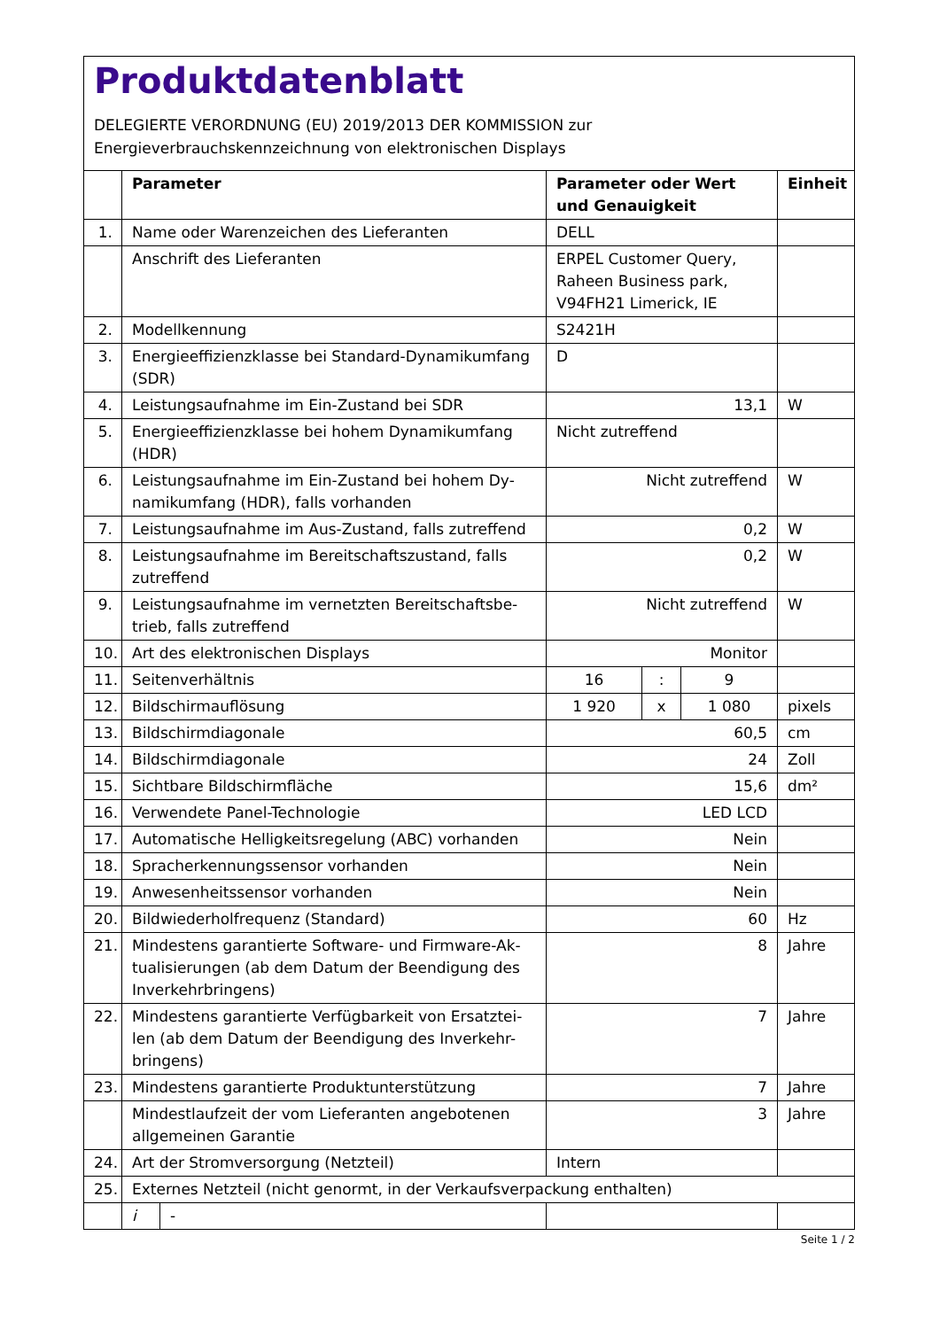Produktdatenblatt
DELEGIERTE VERORDNUNG (EU) 2019/2013 DER KOMMISSION zur
Energieverbrauchskennzeichnung von elektronischen Displays
| | Parameter | | Parameter oder Wert und Genauigkeit | | | Einheit |
| --- | --- | --- | --- | --- | --- | --- |
| 1. | Name oder Warenzeichen des Lieferanten | | DELL | | | |
| | Anschrift des Lieferanten | | ERPEL Customer Query, Raheen Business park, V94FH21 Limerick, IE | | | |
| 2. | Modellkennung | | S2421H | | | |
| 3. | Energieeffizienzklasse bei Standard-Dynamikumfang (SDR) | | D | | | |
| 4. | Leistungsaufnahme im Ein-Zustand bei SDR | | 13,1 | | | W |
| 5. | Energieeffizienzklasse bei hohem Dynamikumfang (HDR) | | Nicht zutreffend | | | |
| 6. | Leistungsaufnahme im Ein-Zustand bei hohem Dy-namikumfang (HDR), falls vorhanden | | Nicht zutreffend | | | W |
| 7. | Leistungsaufnahme im Aus-Zustand, falls zutreffend | | 0,2 | | | W |
| 8. | Leistungsaufnahme im Bereitschaftszustand, falls zutreffend | | 0,2 | | | W |
| 9. | Leistungsaufnahme im vernetzten Bereitschaftsbe-trieb, falls zutreffend | | Nicht zutreffend | | | W |
| 10. | Art des elektronischen Displays | | Monitor | | | |
| 11. | Seitenverhältnis | | 16 | : | 9 | |
| 12. | Bildschirmauflösung | | 1 920 | x | 1 080 | pixels |
| 13. | Bildschirmdiagonale | | 60,5 | | | cm |
| 14. | Bildschirmdiagonale | | 24 | | | Zoll |
| 15. | Sichtbare Bildschirmfläche | | 15,6 | | | dm² |
| 16. | Verwendete Panel-Technologie | | LED LCD | | | |
| 17. | Automatische Helligkeitsregelung (ABC) vorhanden | | Nein | | | |
| 18. | Spracherkennungssensor vorhanden | | Nein | | | |
| 19. | Anwesenheitssensor vorhanden | | Nein | | | |
| 20. | Bildwiederholfrequenz (Standard) | | 60 | | | Hz |
| 21. | Mindestens garantierte Software- und Firmware-Ak-tualisierungen (ab dem Datum der Beendigung des Inverkehrbringens) | | 8 | | | Jahre |
| 22. | Mindestens garantierte Verfügbarkeit von Ersatztei-len (ab dem Datum der Beendigung des Inverkehr-bringens) | | 7 | | | Jahre |
| 23. | Mindestens garantierte Produktunterstützung | | 7 | | | Jahre |
| | Mindestlaufzeit der vom Lieferanten angebotenen allgemeinen Garantie | | 3 | | | Jahre |
| 24. | Art der Stromversorgung (Netzteil) | | Intern | | | |
| 25. | Externes Netzteil (nicht genormt, in der Verkaufsverpackung enthalten) | | | | | |
| | i | - | | | | |
Seite 1 / 2